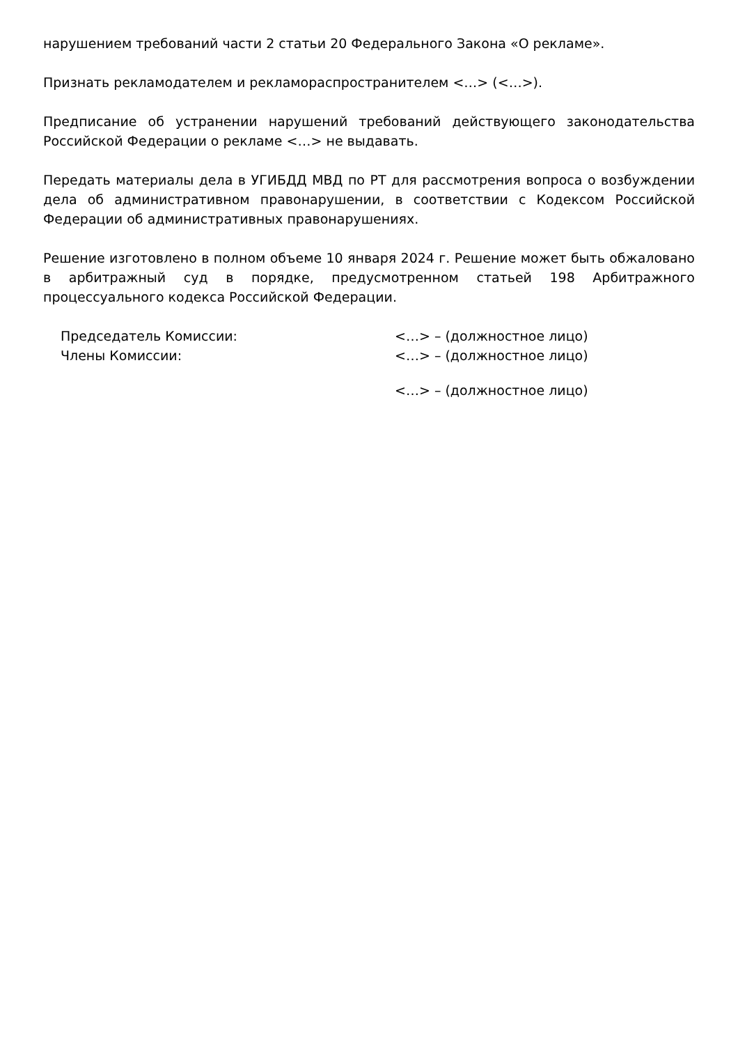нарушением требований части 2 статьи 20 Федерального Закона «О рекламе».
Признать рекламодателем и рекламораспространителем <…> (<…>).
Предписание об устранении нарушений требований действующего законодательства Российской Федерации о рекламе <…> не выдавать.
Передать материалы дела в УГИБДД МВД по РТ для рассмотрения вопроса о возбуждении дела об административном правонарушении, в соответствии с Кодексом Российской Федерации об административных правонарушениях.
Решение изготовлено в полном объеме 10 января 2024 г. Решение может быть обжаловано в арбитражный суд в порядке, предусмотренном статьей 198 Арбитражного процессуального кодекса Российской Федерации.
Председатель Комиссии: <…> – (должностное лицо)
Члены Комиссии: <…> – (должностное лицо)
<…> – (должностное лицо)